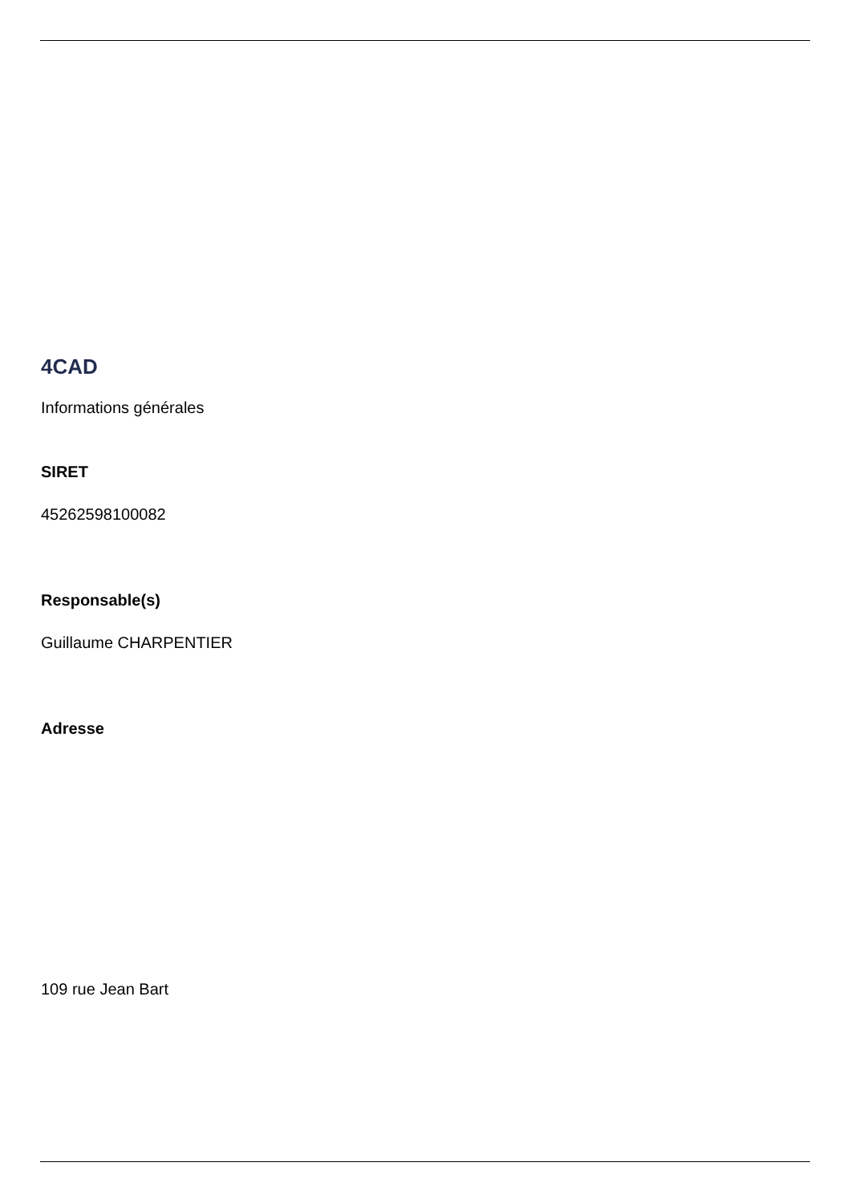4CAD
Informations générales
SIRET
45262598100082
Responsable(s)
Guillaume CHARPENTIER
Adresse
109 rue Jean Bart